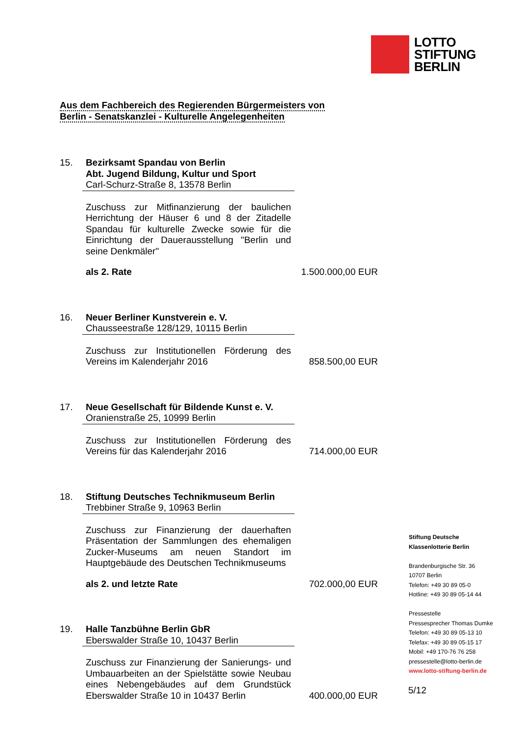LOTTO
STIFTUNG
BERLIN
Aus dem Fachbereich des Regierenden Bürgermeisters von
Berlin - Senatskanzlei - Kulturelle Angelegenheiten
15. Bezirksamt Spandau von Berlin
Abt. Jugend Bildung, Kultur und Sport
Carl-Schurz-Straße 8, 13578 Berlin
Zuschuss zur Mitfinanzierung der baulichen Herrichtung der Häuser 6 und 8 der Zitadelle Spandau für kulturelle Zwecke sowie für die Einrichtung der Dauerausstellung "Berlin und seine Denkmäler"
als 2. Rate
1.500.000,00 EUR
16. Neuer Berliner Kunstverein e. V.
Chausseestraße 128/129, 10115 Berlin
Zuschuss zur Institutionellen Förderung des Vereins im Kalenderjahr 2016
858.500,00 EUR
17. Neue Gesellschaft für Bildende Kunst e. V.
Oranienstraße 25, 10999 Berlin
Zuschuss zur Institutionellen Förderung des Vereins für das Kalenderjahr 2016
714.000,00 EUR
18. Stiftung Deutsches Technikmuseum Berlin
Trebbiner Straße 9, 10963 Berlin
Zuschuss zur Finanzierung der dauerhaften Präsentation der Sammlungen des ehemaligen Zucker-Museums am neuen Standort im Hauptgebäude des Deutschen Technikmuseums
als 2. und letzte Rate
702.000,00 EUR
19. Halle Tanzbühne Berlin GbR
Eberswalder Straße 10, 10437 Berlin
Zuschuss zur Finanzierung der Sanierungs- und Umbauarbeiten an der Spielstätte sowie Neubau eines Nebengebäudes auf dem Grundstück Eberswalder Straße 10 in 10437 Berlin
400.000,00 EUR
Stiftung Deutsche
Klassenlotterie Berlin
Brandenburgische Str. 36
10707 Berlin
Telefon: +49 30 89 05-0
Hotline: +49 30 89 05-14 44
Pressestelle
Pressesprecher Thomas Dumke
Telefon: +49 30 89 05-13 10
Telefax: +49 30 89 05-15 17
Mobil: +49 170-76 76 258
pressestelle@lotto-berlin.de
www.lotto-stiftung-berlin.de
5/12